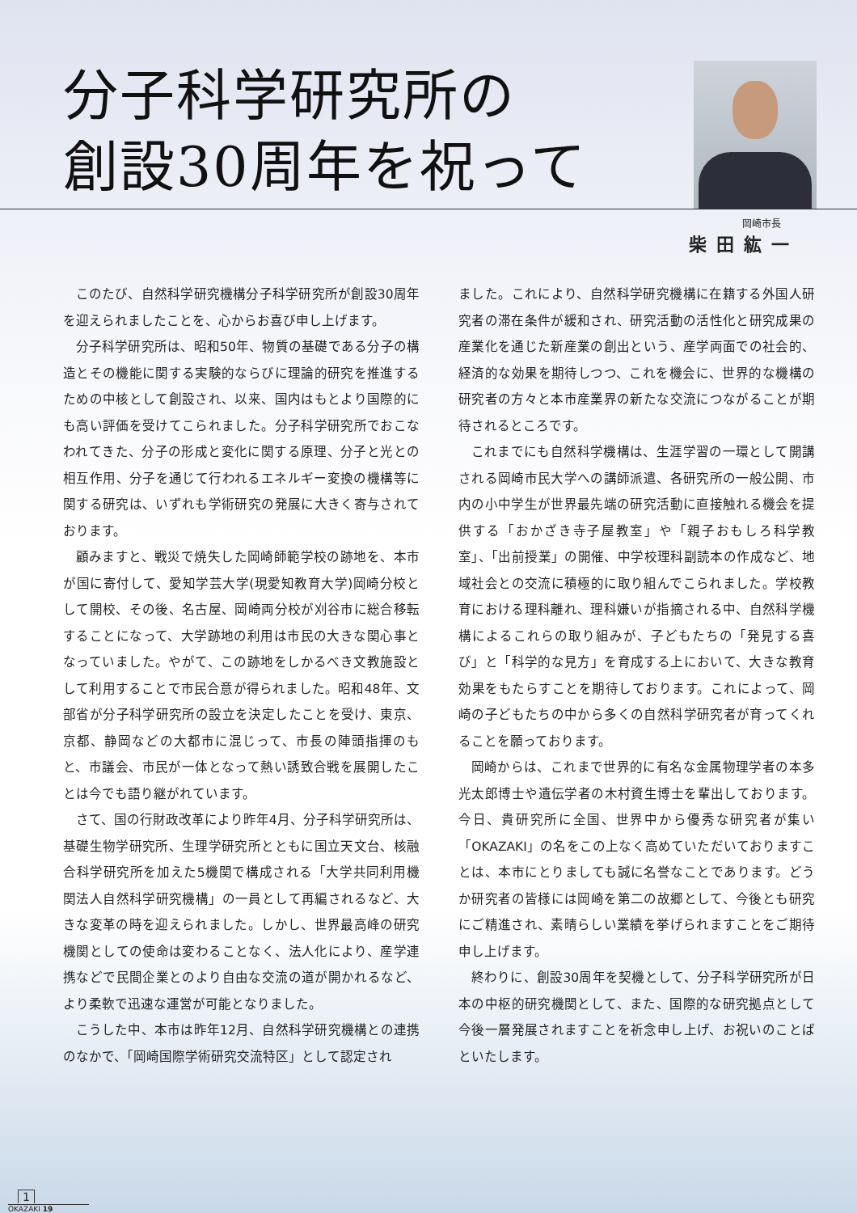分子科学研究所の
創設30周年を祝って
岡崎市長
柴田紘一
このたび、自然科学研究機構分子科学研究所が創設30周年を迎えられましたことを、心からお喜び申し上げます。
分子科学研究所は、昭和50年、物質の基礎である分子の構造とその機能に関する実験的ならびに理論的研究を推進するための中核として創設され、以来、国内はもとより国際的にも高い評価を受けてこられました。分子科学研究所でおこなわれてきた、分子の形成と変化に関する原理、分子と光との相互作用、分子を通じて行われるエネルギー変換の機構等に関する研究は、いずれも学術研究の発展に大きく寄与されております。
顧みますと、戦災で焼失した岡崎師範学校の跡地を、本市が国に寄付して、愛知学芸大学(現愛知教育大学)岡崎分校として開校、その後、名古屋、岡崎両分校が刈谷市に総合移転することになって、大学跡地の利用は市民の大きな関心事となっていました。やがて、この跡地をしかるべき文教施設として利用することで市民合意が得られました。昭和48年、文部省が分子科学研究所の設立を決定したことを受け、東京、京都、静岡などの大都市に混じって、市長の陣頭指揮のもと、市議会、市民が一体となって熱い誘致合戦を展開したことは今でも語り継がれています。
さて、国の行財政改革により昨年4月、分子科学研究所は、基礎生物学研究所、生理学研究所とともに国立天文台、核融合科学研究所を加えた5機関で構成される「大学共同利用機関法人自然科学研究機構」の一員として再編されるなど、大きな変革の時を迎えられました。しかし、世界最高峰の研究機関としての使命は変わることなく、法人化により、産学連携などで民間企業とのより自由な交流の道が開かれるなど、より柔軟で迅速な運営が可能となりました。
こうした中、本市は昨年12月、自然科学研究機構との連携のなかで、「岡崎国際学術研究交流特区」として認定され
ました。これにより、自然科学研究機構に在籍する外国人研究者の滞在条件が緩和され、研究活動の活性化と研究成果の産業化を通じた新産業の創出という、産学両面での社会的、経済的な効果を期待しつつ、これを機会に、世界的な機構の研究者の方々と本市産業界の新たな交流につながることが期待されるところです。
これまでにも自然科学機構は、生涯学習の一環として開講される岡崎市民大学への講師派遣、各研究所の一般公開、市内の小中学生が世界最先端の研究活動に直接触れる機会を提供する「おかざき寺子屋教室」や「親子おもしろ科学教室」、「出前授業」の開催、中学校理科副読本の作成など、地域社会との交流に積極的に取り組んでこられました。学校教育における理科離れ、理科嫌いが指摘される中、自然科学機構によるこれらの取り組みが、子どもたちの「発見する喜び」と「科学的な見方」を育成する上において、大きな教育効果をもたらすことを期待しております。これによって、岡崎の子どもたちの中から多くの自然科学研究者が育ってくれることを願っております。
岡崎からは、これまで世界的に有名な金属物理学者の本多光太郎博士や遺伝学者の木村資生博士を輩出しております。今日、貴研究所に全国、世界中から優秀な研究者が集い「OKAZAKI」の名をこの上なく高めていただいておりますことは、本市にとりましても誠に名誉なことであります。どうか研究者の皆様には岡崎を第二の故郷として、今後とも研究にご精進され、素晴らしい業績を挙げられますことをご期待申し上げます。
終わりに、創設30周年を契機として、分子科学研究所が日本の中枢的研究機関として、また、国際的な研究拠点として今後一層発展されますことを祈念申し上げ、お祝いのことばといたします。
1
OKAZAKI 19